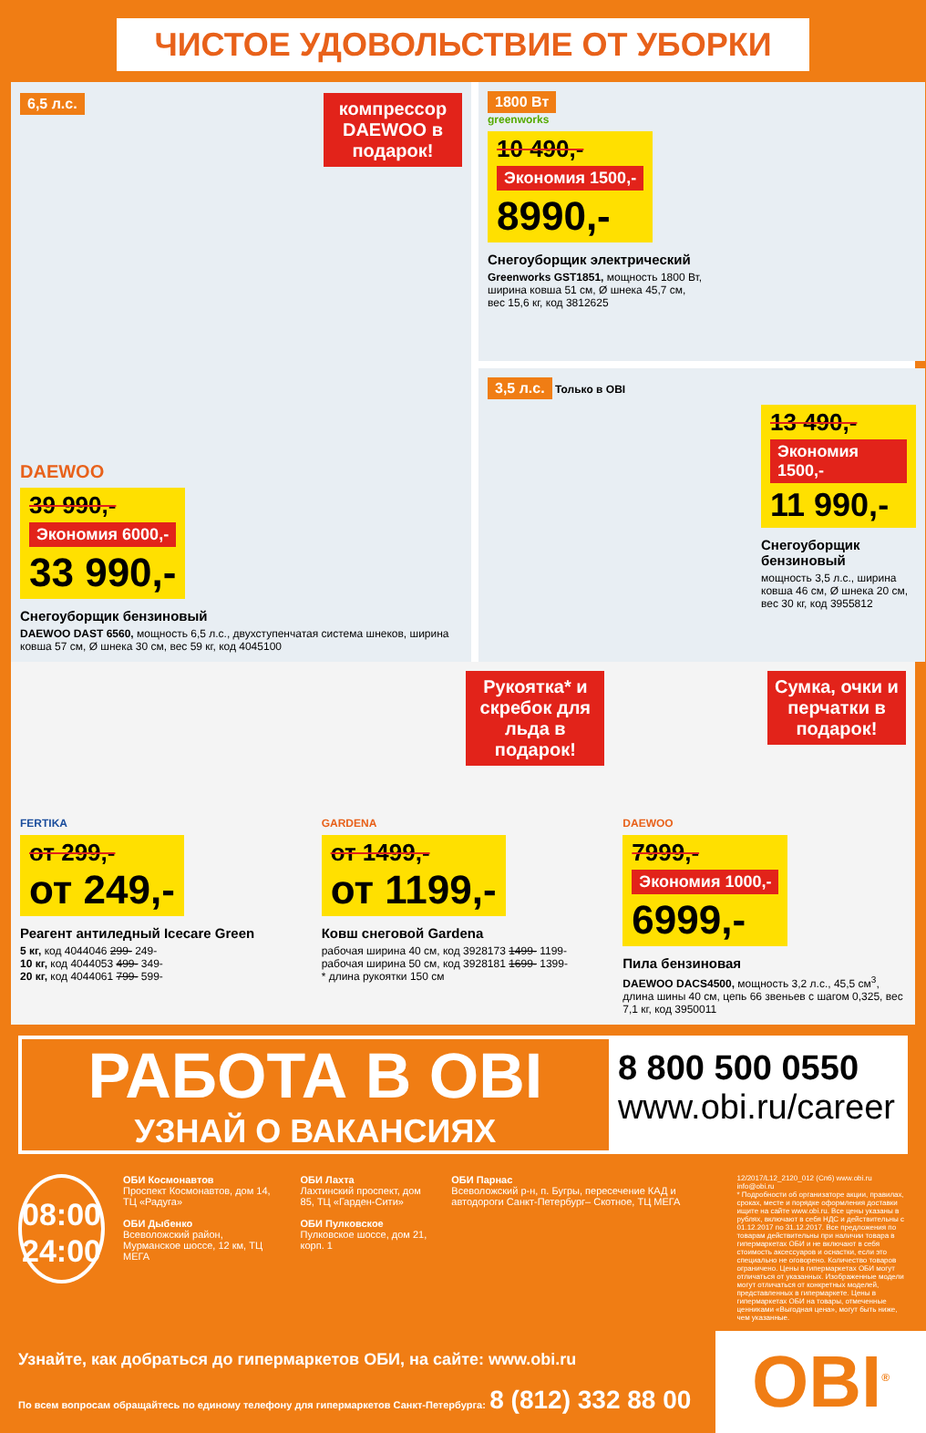ЧИСТОЕ УДОВОЛЬСТВИЕ ОТ УБОРКИ
6,5 л.с.
компрессор DAEWOO в подарок!
DAEWOO
39 990,- Экономия 6000,- 33 990,-
Снегоуборщик бензиновый
DAEWOO DAST 6560, мощность 6,5 л.с., двухступенчатая система шнеков, ширина ковша 57 см, Ø шнека 30 см, вес 59 кг, код 4045100
1800 Вт
greenworks
10 490,- Экономия 1500,- 8990,-
Снегоуборщик электрический
Greenworks GST1851, мощность 1800 Вт,
ширина ковша 51 см, Ø шнека 45,7 см,
вес 15,6 кг, код 3812625
3,5 л.с. Только в OBI
13 490,- Экономия 1500,- 11 990,-
Снегоуборщик бензиновый
мощность 3,5 л.с., ширина ковша 46 см, Ø шнека 20 см, вес 30 кг, код 3955812
FERTIKA
от 299,-
от 249,-
Реагент антиледный Icecare Green
5 кг, код 4044046 299- 249-
10 кг, код 4044053 499- 349-
20 кг, код 4044061 799- 599-
Рукоятка* и скребок для льда в подарок!
GARDENA
от 1499,-
от 1199,-
Ковш снеговой Gardena
рабочая ширина 40 см, код 3928173 1499- 1199-
рабочая ширина 50 см, код 3928181 1699- 1399-
* длина рукоятки 150 см
Сумка, очки и перчатки в подарок!
DAEWOO
7999,- Экономия 1000,- 6999,-
Пила бензиновая
DAEWOO DACS4500, мощность 3,2 л.с., 45,5 см<sup>3</sup>, длина шины 40 см, цепь 66 звеньев с шагом 0,325, вес 7,1 кг, код 3950011
РАБОТА В OBI
УЗНАЙ О ВАКАНСИЯХ
8 800 500 0550
www.obi.ru/career
08:00
24:00
ОБИ Космонавтов
Проспект Космонавтов, дом 14, ТЦ «Радуга»
ОБИ Дыбенко
Всеволожский район, Мурманское шоссе, 12 км, ТЦ МЕГА
ОБИ Лахта
Лахтинский проспект, дом 85, ТЦ «Гарден-Сити»
ОБИ Пулковское
Пулковское шоссе, дом 21, корп. 1
ОБИ Парнас
Всеволожский р-н, п. Бугры, пересечение КАД и автодороги Санкт-Петербург– Скотное, ТЦ МЕГА
12/2017/L12_2120_012 (Спб) www.obi.ru info@obi.ru
* Подробности об организаторе акции, правилах, сроках, месте и порядке оформления доставки ищите на сайте www.obi.ru. Все цены указаны в рублях, включают в себя НДС и действительны с 01.12.2017 по 31.12.2017. Все предложения по товарам действительны при наличии товара в гипермаркетах ОБИ и не включают в себя стоимость аксессуаров и оснастки, если это специально не оговорено. Количество товаров ограничено. Цены в гипермаркетах ОБИ могут отличаться от указанных. Изображенные модели могут отличаться от конкретных моделей, представленных в гипермаркете. Цены в гипермаркетах ОБИ на товары, отмеченные ценниками «Выгодная цена», могут быть ниже, чем указанные.
Узнайте, как добраться до гипермаркетов ОБИ, на сайте: www.obi.ru
По всем вопросам обращайтесь по единому телефону для гипермаркетов Санкт-Петербурга: 8 (812) 332 88 00
OBI<sup>®</sup>